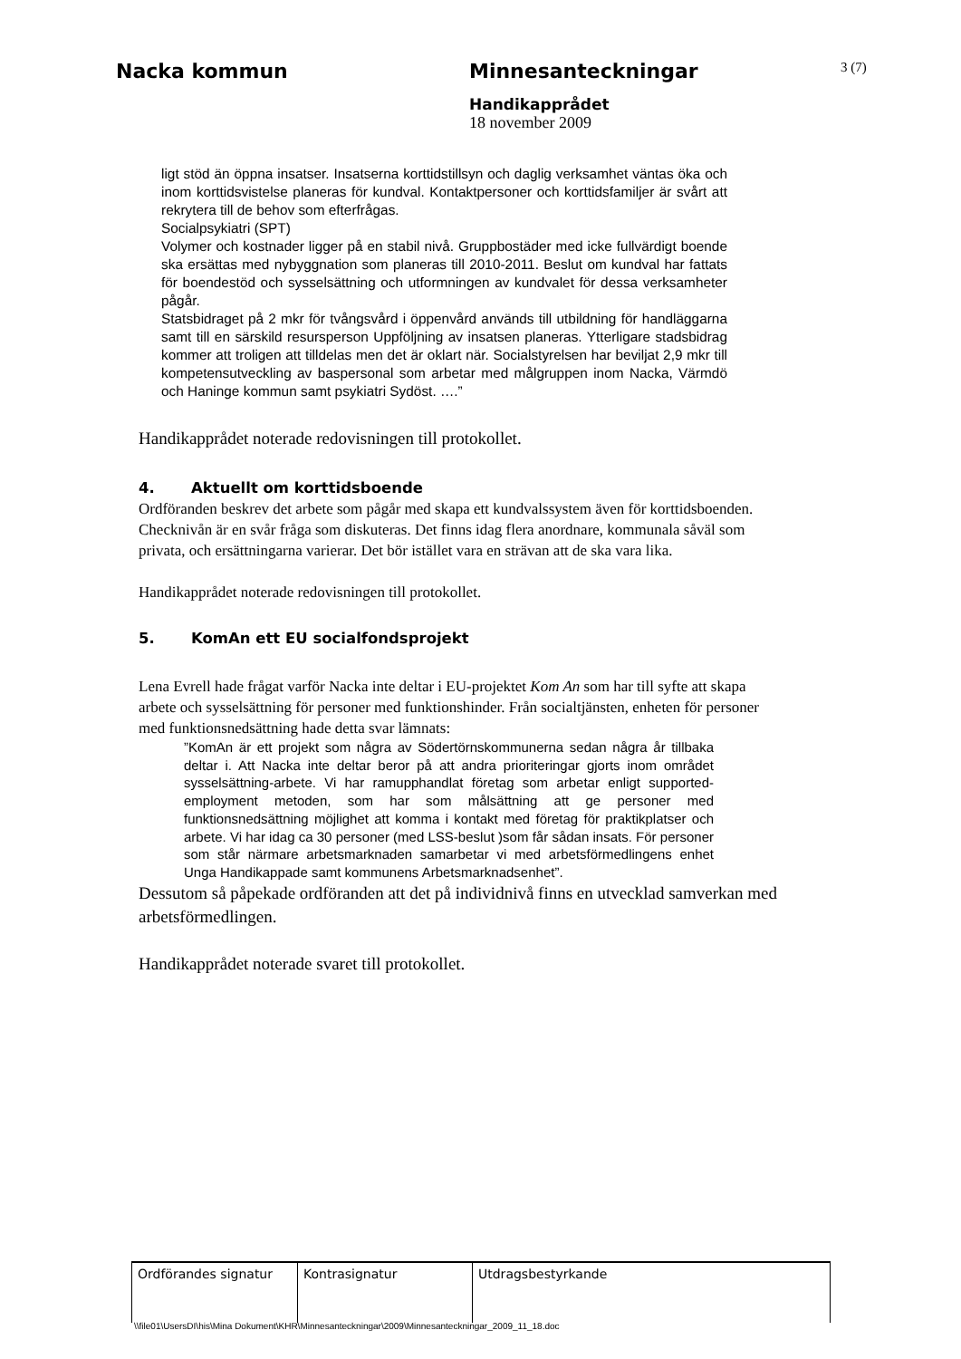Nacka kommun Minnesanteckningar
3 (7)
Handikapprådet
18 november 2009
ligt stöd än öppna insatser. Insatserna korttidstillsyn och daglig verksamhet väntas öka och inom korttidsvistelse planeras för kundval. Kontaktpersoner och korttidsfamiljer är svårt att rekrytera till de behov som efterfrågas.
Socialpsykiatri (SPT)
Volymer och kostnader ligger på en stabil nivå. Gruppbostäder med icke fullvärdigt boende ska ersättas med nybyggnation som planeras till 2010-2011. Beslut om kundval har fattats för boendestöd och sysselsättning och utformningen av kundvalet för dessa verksamheter pågår.
Statsbidraget på 2 mkr för tvångsvård i öppenvård används till utbildning för handläggarna samt till en särskild resursperson Uppföljning av insatsen planeras. Ytterligare stadsbidrag kommer att troligen att tilldelas men det är oklart när. Socialstyrelsen har beviljat 2,9 mkr till kompetensutveckling av baspersonal som arbetar med målgruppen inom Nacka, Värmdö och Haninge kommun samt psykiatri Sydöst. ….”
Handikapprådet noterade redovisningen till protokollet.
4. Aktuellt om korttidsboende
Ordföranden beskrev det arbete som pågår med skapa ett kundvalssystem även för korttidsboenden. Checknivån är en svår fråga som diskuteras. Det finns idag flera anordnare, kommunala såväl som privata, och ersättningarna varierar. Det bör istället vara en strävan att de ska vara lika.
Handikapprådet noterade redovisningen till protokollet.
5. KomAn ett EU socialfondsprojekt
Lena Evrell hade frågat varför Nacka inte deltar i EU-projektet Kom An som har till syfte att skapa arbete och sysselsättning för personer med funktionshinder. Från socialtjänsten, enheten för personer med funktionsnedsättning hade detta svar lämnats:
”KomAn är ett projekt som några av Södertörnskommunerna sedan några år tillbaka deltar i. Att Nacka inte deltar beror på att andra prioriteringar gjorts inom området sysselsättning-arbete. Vi har ramupphandlat företag som arbetar enligt supported-employment metoden, som har som målsättning att ge personer med funktionsnedsättning möjlighet att komma i kontakt med företag för praktikplatser och arbete. Vi har idag ca 30 personer (med LSS-beslut )som får sådan insats. För personer som står närmare arbetsmarknaden samarbetar vi med arbetsförmedlingens enhet Unga Handikappade samt kommunens Arbetsmarknadsenhet”.
Dessutom så påpekade ordföranden att det på individnivå finns en utvecklad samverkan med arbetsförmedlingen.
Handikapprådet noterade svaret till protokollet.
| Ordförandes signatur | Kontrasignatur | Utdragsbestyrkande |
\\file01\UsersDI\his\Mina Dokument\KHR\Minnesanteckningar\2009\Minnesanteckningar_2009_11_18.doc